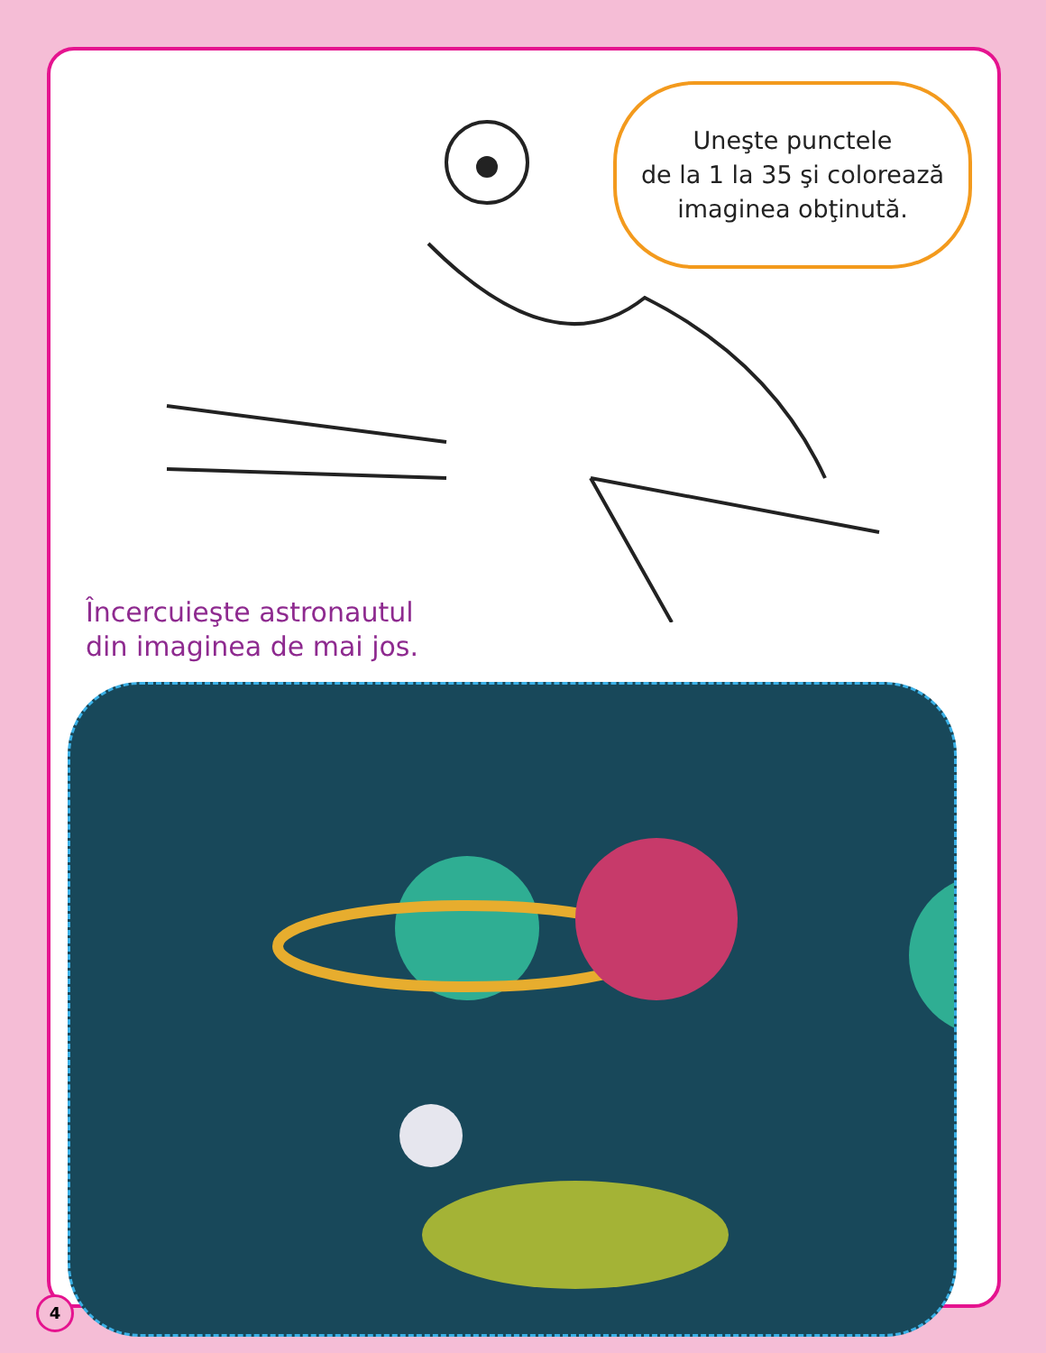Uneşte punctele
de la 1 la 35 şi colorează
imaginea obţinută.
Încercuieşte astronautul
din imaginea de mai jos.
4